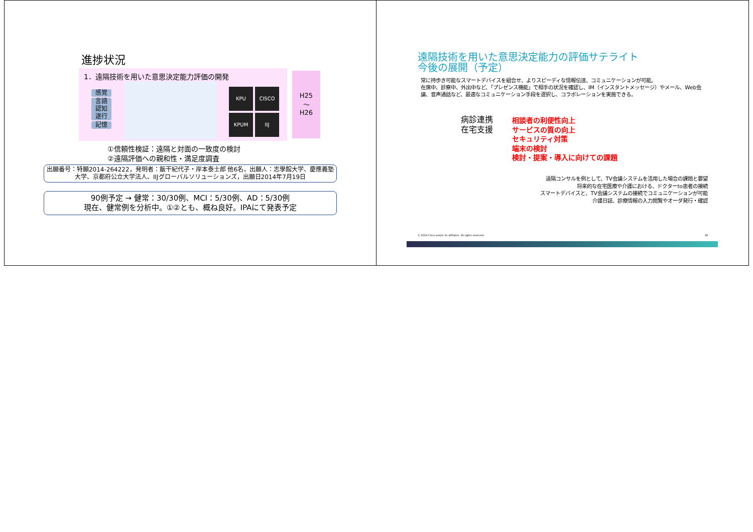進捗状況
1．遠隔技術を用いた意思決定能力評価の開発
感覚
言語
認知
遂行
記憶
KPU CISCO KPUM IIJ
H25
～
H26
①信頼性検証：遠隔と対面の一致度の検討
②遠隔評価への親和性・満足度調査
出願番号：特願2014-264222，発明者：飯干紀代子・岸本泰士郎 他6名，出願人：志學館大学、慶應義塾大学、京都府公立大学法人、IIJグローバルソリューションズ，出願日2014年7月19日
90例予定 → 健常：30/30例、MCI：5/30例、AD：5/30例
現在、健常例を分析中。①②とも、概ね良好。IPAにて発表予定
遠隔技術を用いた意思決定能力の評価サテライト
今後の展開（予定）
常に持歩き可能なスマートデバイスを組合せ、よりスピーディな情報伝達、コミュニケーションが可能。
在席中、診察中、外出中など、「プレゼンス機能」で相手の状況を確認し、IM（インスタントメッセージ）やメール、Web会議、音声通話など、最適なコミュニケーション手段を選択し、コラボレーションを実施できる。
病診連携
在宅支援
相談者の利便性向上
サービスの質の向上
セキュリティ対策
端末の検討
検討・提案・導入に向けての課題
遠隔コンサルを例として、TV会議システムを活用した場合の課題と要望
将来的な在宅医療や介護における、ドクターto患者の接続
スマートデバイスと、TV会議システムの接続でコミュニケーションが可能
介護日誌、診療情報の入力閲覧やオーダ発行・確認
© 2014 Cisco and/or its affiliates. All rights reserved. 18